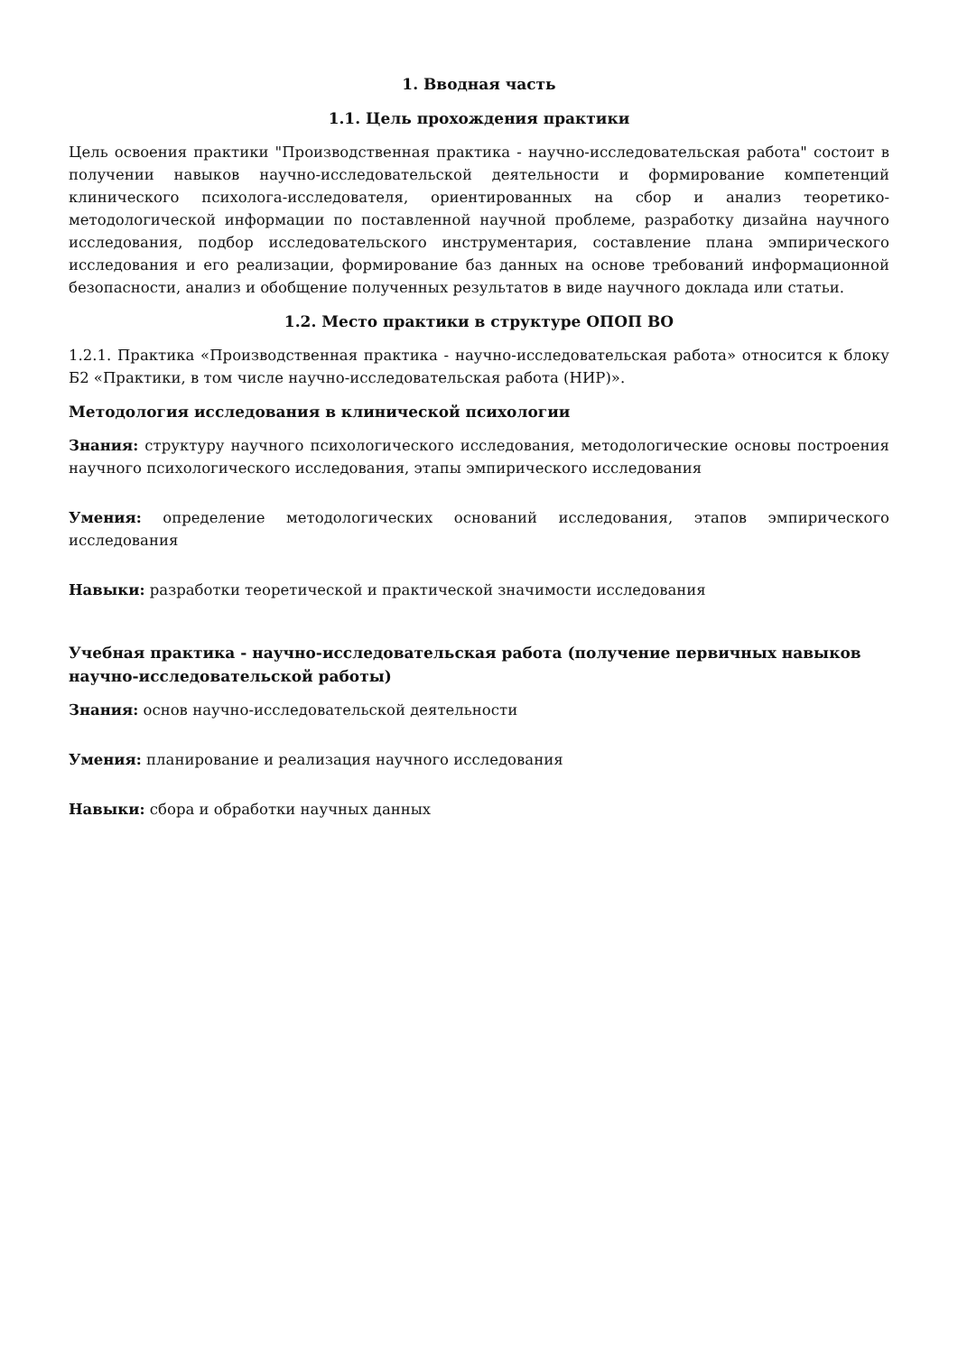1. Вводная часть
1.1. Цель прохождения практики
Цель освоения практики "Производственная практика - научно-исследовательская работа" состоит в получении навыков научно-исследовательской деятельности и формирование компетенций клинического психолога-исследователя, ориентированных на сбор и анализ теоретико-методологической информации по поставленной научной проблеме, разработку дизайна научного исследования, подбор исследовательского инструментария, составление плана эмпирического исследования и его реализации, формирование баз данных на основе требований информационной безопасности, анализ и обобщение полученных результатов в виде научного доклада или статьи.
1.2. Место практики в структуре ОПОП ВО
1.2.1. Практика «Производственная практика - научно-исследовательская работа» относится к блоку Б2 «Практики, в том числе научно-исследовательская работа (НИР)».
Методология исследования в клинической психологии
Знания: структуру научного психологического исследования, методологические основы построения научного психологического исследования, этапы эмпирического исследования
Умения: определение методологических оснований исследования, этапов эмпирического исследования
Навыки: разработки теоретической и практической значимости исследования
Учебная практика - научно-исследовательская работа (получение первичных навыков научно-исследовательской работы)
Знания: основ научно-исследовательской деятельности
Умения: планирование и реализация научного исследования
Навыки: сбора и обработки научных данных